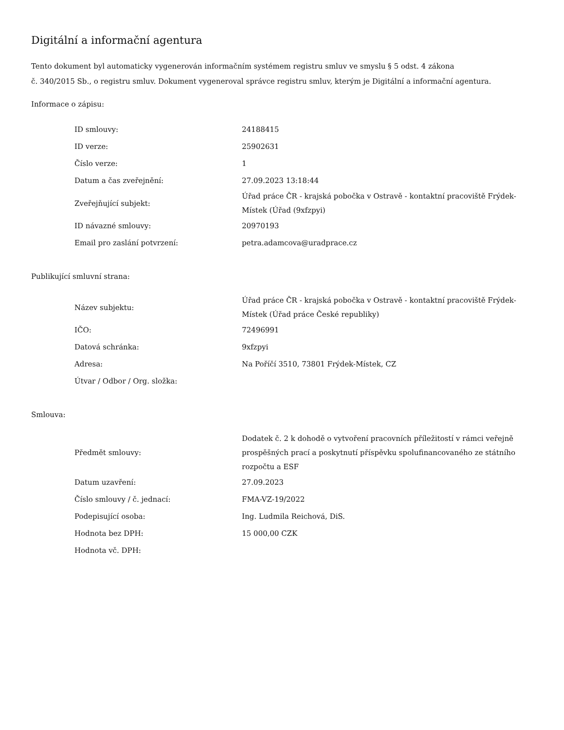Digitální a informační agentura
Tento dokument byl automaticky vygenerován informačním systémem registru smluv ve smyslu § 5 odst. 4 zákona
č. 340/2015 Sb., o registru smluv. Dokument vygeneroval správce registru smluv, kterým je Digitální a informační agentura.
Informace o zápisu:
| ID smlouvy: | 24188415 |
| ID verze: | 25902631 |
| Číslo verze: | 1 |
| Datum a čas zveřejnění: | 27.09.2023 13:18:44 |
| Zveřejňující subjekt: | Úřad práce ČR - krajská pobočka v Ostravě - kontaktní pracoviště Frýdek-Místek (Úřad (9xfzpyi) |
| ID návazné smlouvy: | 20970193 |
| Email pro zaslání potvrzení: | petra.adamcova@uradprace.cz |
Publikující smluvní strana:
| Název subjektu: | Úřad práce ČR - krajská pobočka v Ostravě - kontaktní pracoviště Frýdek-Místek (Úřad práce České republiky) |
| IČO: | 72496991 |
| Datová schránka: | 9xfzpyi |
| Adresa: | Na Poříčí 3510, 73801 Frýdek-Místek, CZ |
| Útvar / Odbor / Org. složka: | |
Smlouva:
| Předmět smlouvy: | Dodatek č. 2 k dohodě o vytvoření pracovních příležitostí v rámci veřejně prospěšných prací a poskytnutí příspěvku spolufinancovaného ze státního rozpočtu a ESF |
| Datum uzavření: | 27.09.2023 |
| Číslo smlouvy / č. jednací: | FMA-VZ-19/2022 |
| Podepisující osoba: | Ing. Ludmila Reichová, DiS. |
| Hodnota bez DPH: | 15 000,00 CZK |
| Hodnota vč. DPH: | |